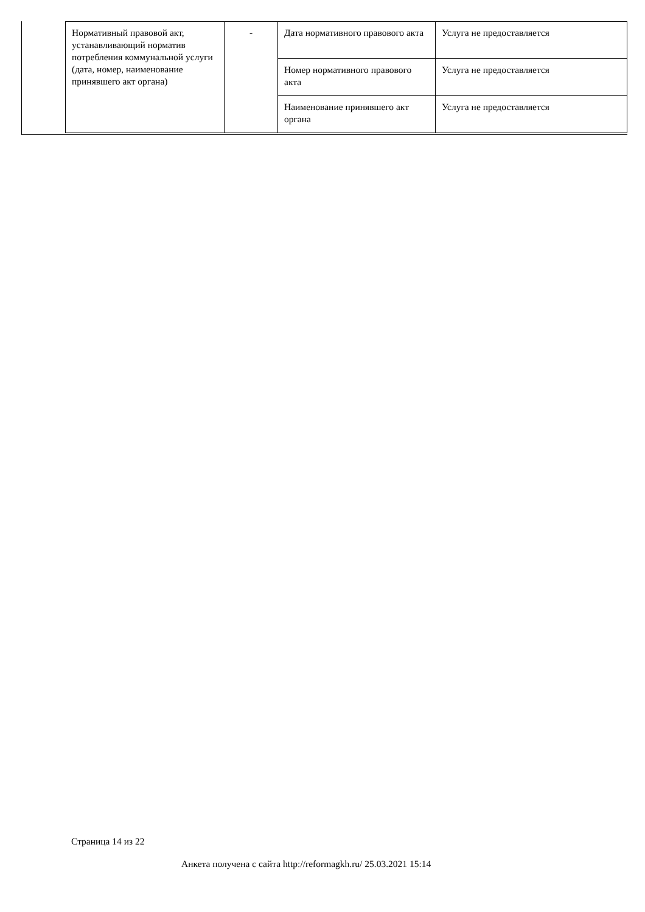| Нормативный правовой акт, устанавливающий норматив потребления коммунальной услуги (дата, номер, наименование принявшего акт органа) | - | Дата нормативного правового акта | Услуга не предоставляется |
| | | Номер нормативного правового акта | Услуга не предоставляется |
| | | Наименование принявшего акт органа | Услуга не предоставляется |
Страница 14 из 22
Анкета получена с сайта http://reformagkh.ru/ 25.03.2021 15:14